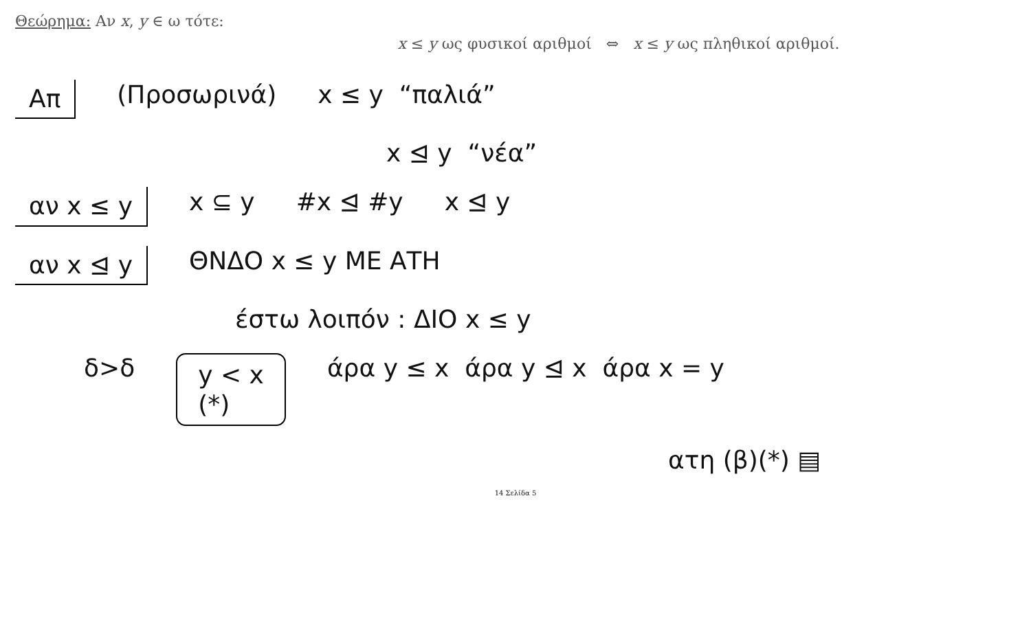Θεώρημα: Αν x, y ∈ ω τότε:
x ≤ y ως φυσικοί αριθμοί ⇔ x ≤ y ως πληθικοί αριθμοί.
Απ (Προσωρινά) x ≤ y “παλιά”
x ⊴ y “νέα”
αν x ≤ y x ⊆ y #x ⊴ #y x ⊴ y
αν x ⊴ y ΘΝΔΟ x ≤ y ΜΕ ΑΤΗ
έστω λοιπόν : ΔΙΟ x ≤ y
δ>δ y < x
(*) άρα y ≤ x άρα y ⊴ x άρα x = y
ατη (β)(*) ▤
14 Σελίδα 5